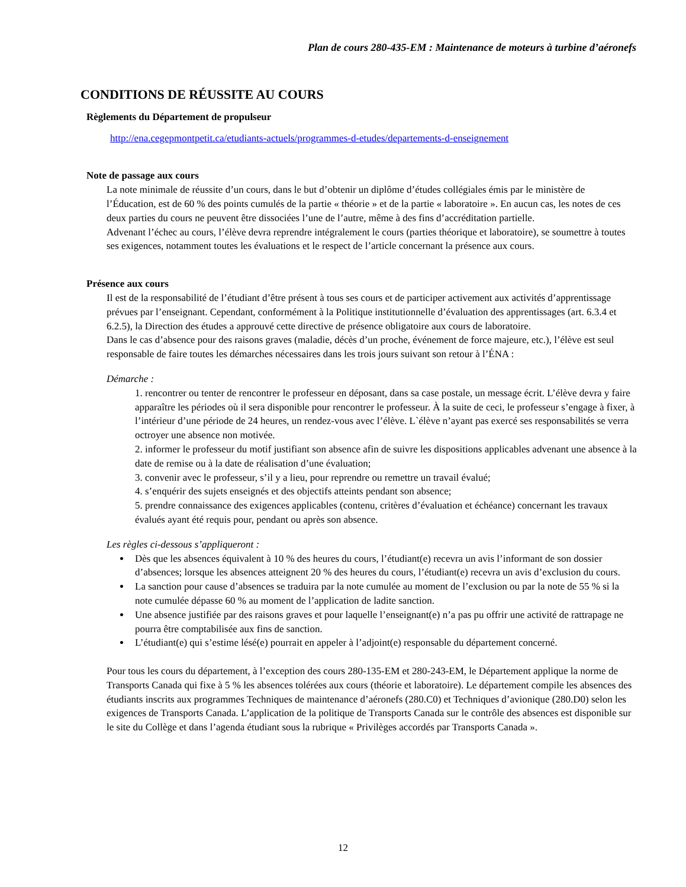Plan de cours 280-435-EM : Maintenance de moteurs à turbine d’aéronefs
CONDITIONS DE RÉUSSITE AU COURS
Règlements du Département de propulseur
http://ena.cegepmontpetit.ca/etudiants-actuels/programmes-d-etudes/departements-d-enseignement
Note de passage aux cours
La note minimale de réussite d’un cours, dans le but d’obtenir un diplôme d’études collégiales émis par le ministère de l’Éducation, est de 60 % des points cumulés de la partie « théorie » et de la partie « laboratoire ». En aucun cas, les notes de ces deux parties du cours ne peuvent être dissociées l’une de l’autre, même à des fins d’accréditation partielle.
Advenant l’échec au cours, l’élève devra reprendre intégralement le cours (parties théorique et laboratoire), se soumettre à toutes ses exigences, notamment toutes les évaluations et le respect de l’article concernant la présence aux cours.
Présence aux cours
Il est de la responsabilité de l’étudiant d’être présent à tous ses cours et de participer activement aux activités d’apprentissage prévues par l’enseignant. Cependant, conformément à la Politique institutionnelle d’évaluation des apprentissages (art. 6.3.4 et 6.2.5), la Direction des études a approuvé cette directive de présence obligatoire aux cours de laboratoire.
Dans le cas d’absence pour des raisons graves (maladie, décès d’un proche, événement de force majeure, etc.), l’élève est seul responsable de faire toutes les démarches nécessaires dans les trois jours suivant son retour à l’ÉNA :
Démarche :
1. rencontrer ou tenter de rencontrer le professeur en déposant, dans sa case postale, un message écrit. L’élève devra y faire apparaître les périodes où il sera disponible pour rencontrer le professeur. À la suite de ceci, le professeur s’engage à fixer, à l’intérieur d’une période de 24 heures, un rendez-vous avec l’élève. L`élève n’ayant pas exercé ses responsabilités se verra octroyer une absence non motivée.
2. informer le professeur du motif justifiant son absence afin de suivre les dispositions applicables advenant une absence à la date de remise ou à la date de réalisation d’une évaluation;
3. convenir avec le professeur, s’il y a lieu, pour reprendre ou remettre un travail évalué;
4. s’enquérir des sujets enseignés et des objectifs atteints pendant son absence;
5. prendre connaissance des exigences applicables (contenu, critères d’évaluation et échéance) concernant les travaux évalués ayant été requis pour, pendant ou après son absence.
Les règles ci-dessous s’appliqueront :
Dès que les absences équivalent à 10 % des heures du cours, l’étudiant(e) recevra un avis l’informant de son dossier d’absences; lorsque les absences atteignent 20 % des heures du cours, l’étudiant(e) recevra un avis d’exclusion du cours.
La sanction pour cause d’absences se traduira par la note cumulée au moment de l’exclusion ou par la note de 55 % si la note cumulée dépasse 60 % au moment de l’application de ladite sanction.
Une absence justifiée par des raisons graves et pour laquelle l’enseignant(e) n’a pas pu offrir une activité de rattrapage ne pourra être comptabilisée aux fins de sanction.
L’étudiant(e) qui s’estime lésé(e) pourrait en appeler à l’adjoint(e) responsable du département concerné.
Pour tous les cours du département, à l’exception des cours 280-135-EM et 280-243-EM, le Département applique la norme de Transports Canada qui fixe à 5 % les absences tolérées aux cours (théorie et laboratoire). Le département compile les absences des étudiants inscrits aux programmes Techniques de maintenance d’aéronefs (280.C0) et Techniques d’avionique (280.D0) selon les exigences de Transports Canada. L’application de la politique de Transports Canada sur le contrôle des absences est disponible sur le site du Collège et dans l’agenda étudiant sous la rubrique « Privilèges accordés par Transports Canada ».
12